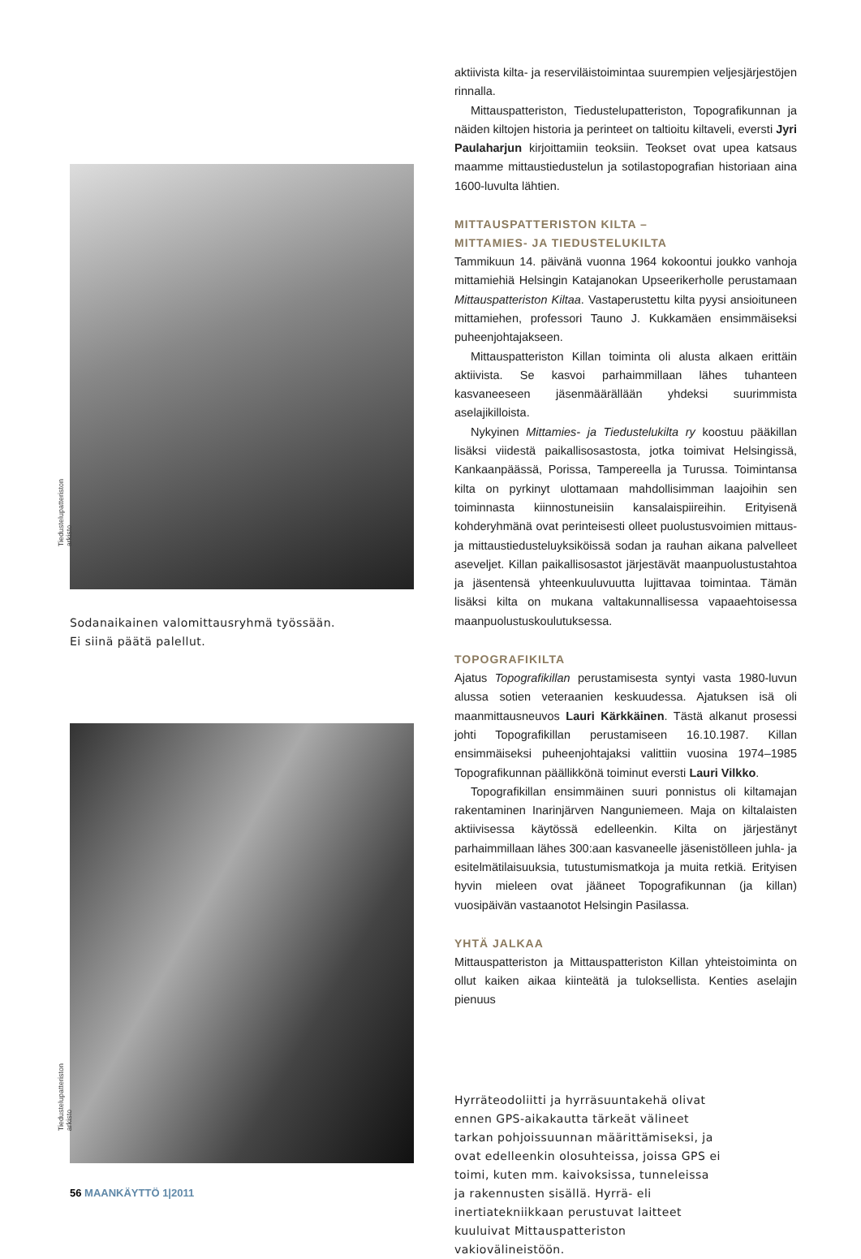Tiedustelupatteriston arkisto
Sodanaikainen valomittausryhmä työssään.
Ei siinä päätä palellut.
Tiedustelupatteriston arkisto
aktiivista kilta- ja reserviläistoimintaa suurempien veljesjärjestöjen rinnalla.
Mittauspatteriston, Tiedustelupatteriston, Topografikunnan ja näiden kiltojen historia ja perinteet on taltioitu kiltaveli, eversti Jyri Paulaharjun kirjoittamiin teoksiin. Teokset ovat upea katsaus maamme mittaustiedustelun ja sotilastopografian historiaan aina 1600-luvulta lähtien.
MITTAUSPATTERISTON KILTA –
MITTAMIES- JA TIEDUSTELUKILTA
Tammikuun 14. päivänä vuonna 1964 kokoontui joukko vanhoja mittamiehiä Helsingin Katajanokan Upseerikerholle perustamaan Mittauspatteriston Kiltaa. Vastaperustettu kilta pyysi ansioituneen mittamiehen, professori Tauno J. Kukkamäen ensimmäiseksi puheenjohtajakseen.
Mittauspatteriston Killan toiminta oli alusta alkaen erittäin aktiivista. Se kasvoi parhaimmillaan lähes tuhanteen kasvaneeseen jäsenmäärällään yhdeksi suurimmista aselajikilloista.
Nykyinen Mittamies- ja Tiedustelukilta ry koostuu pääkillan lisäksi viidestä paikallisosastosta, jotka toimivat Helsingissä, Kankaanpäässä, Porissa, Tampereella ja Turussa. Toimintansa kilta on pyrkinyt ulottamaan mahdollisimman laajoihin sen toiminnasta kiinnostuneisiin kansalaispiireihin. Erityisenä kohderyhmänä ovat perinteisesti olleet puolustusvoimien mittaus- ja mittaustiedusteluyksiköissä sodan ja rauhan aikana palvelleet aseveljet. Killan paikallisosastot järjestävät maanpuolustustahtoa ja jäsentensä yhteenkuuluvuutta lujittavaa toimintaa. Tämän lisäksi kilta on mukana valtakunnallisessa vapaaehtoisessa maanpuolustuskoulutuksessa.
TOPOGRAFIKILTA
Ajatus Topografikillan perustamisesta syntyi vasta 1980-luvun alussa sotien veteraanien keskuudessa. Ajatuksen isä oli maanmittausneuvos Lauri Kärkkäinen. Tästä alkanut prosessi johti Topografikillan perustamiseen 16.10.1987. Killan ensimmäiseksi puheenjohtajaksi valittiin vuosina 1974–1985 Topografikunnan päällikkönä toiminut eversti Lauri Vilkko.
Topografikillan ensimmäinen suuri ponnistus oli kiltamajan rakentaminen Inarinjärven Nanguniemeen. Maja on kiltalaisten aktiivisessa käytössä edelleenkin. Kilta on järjestänyt parhaimmillaan lähes 300:aan kasvaneelle jäsenistölleen juhla- ja esitelmätilaisuuksia, tutustumismatkoja ja muita retkiä. Erityisen hyvin mieleen ovat jääneet Topografikunnan (ja killan) vuosipäivän vastaanotot Helsingin Pasilassa.
YHTÄ JALKAA
Mittauspatteriston ja Mittauspatteriston Killan yhteistoiminta on ollut kaiken aikaa kiinteätä ja tuloksellista. Kenties aselajin pienuus
Hyrräteodoliitti ja hyrräsuuntakehä olivat ennen GPS-aikakautta tärkeät välineet tarkan pohjoissuunnan määrittämiseksi, ja ovat edelleenkin olosuhteissa, joissa GPS ei toimi, kuten mm. kaivoksissa, tunneleissa ja rakennusten sisällä. Hyrrä- eli inertiatekniikkaan perustuvat laitteet kuuluivat Mittauspatteriston vakiovälineistöön.
56 MAANKÄYTTÖ 1|2011